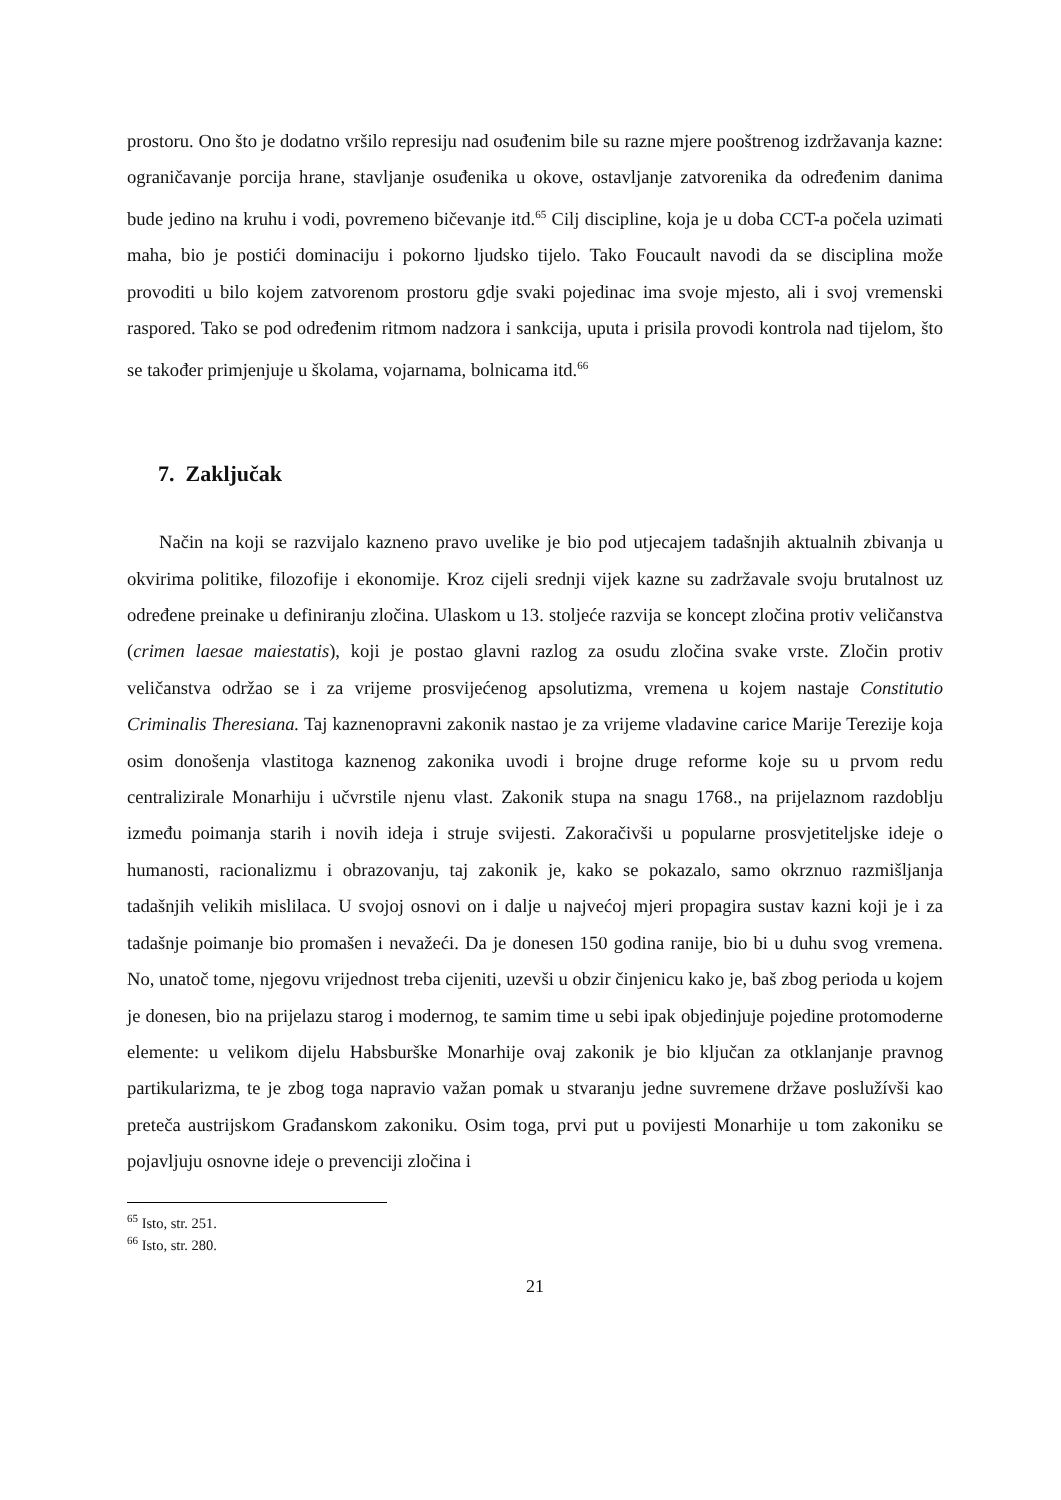prostoru. Ono što je dodatno vršilo represiju nad osuđenim bile su razne mjere pooštrenog izdržavanja kazne: ograničavanje porcija hrane, stavljanje osuđenika u okove, ostavljanje zatvorenika da određenim danima bude jedino na kruhu i vodi, povremeno bičevanje itd.<sup>65</sup> Cilj discipline, koja je u doba CCT-a počela uzimati maha, bio je postići dominaciju i pokorno ljudsko tijelo. Tako Foucault navodi da se disciplina može provoditi u bilo kojem zatvorenom prostoru gdje svaki pojedinac ima svoje mjesto, ali i svoj vremenski raspored. Tako se pod određenim ritmom nadzora i sankcija, uputa i prisila provodi kontrola nad tijelom, što se također primjenjuje u školama, vojarnama, bolnicama itd.<sup>66</sup>
7. Zaključak
Način na koji se razvijalo kazneno pravo uvelike je bio pod utjecajem tadašnjih aktualnih zbivanja u okvirima politike, filozofije i ekonomije. Kroz cijeli srednji vijek kazne su zadržavale svoju brutalnost uz određene preinake u definiranju zločina. Ulaskom u 13. stoljeće razvija se koncept zločina protiv veličanstva (crimen laesae maiestatis), koji je postao glavni razlog za osudu zločina svake vrste. Zločin protiv veličanstva održao se i za vrijeme prosvijećenog apsolutizma, vremena u kojem nastaje Constitutio Criminalis Theresiana. Taj kaznenopravni zakonik nastao je za vrijeme vladavine carice Marije Terezije koja osim donošenja vlastitoga kaznenog zakonika uvodi i brojne druge reforme koje su u prvom redu centralizirale Monarhiju i učvrstile njenu vlast. Zakonik stupa na snagu 1768., na prijelaznom razdoblju između poimanja starih i novih ideja i struje svijesti. Zakoračivši u popularne prosvjetiteljske ideje o humanosti, racionalizmu i obrazovanju, taj zakonik je, kako se pokazalo, samo okrznuo razmišljanja tadašnjih velikih mislilaca. U svojoj osnovi on i dalje u najvećoj mjeri propagira sustav kazni koji je i za tadašnje poimanje bio promašen i nevažeći. Da je donesen 150 godina ranije, bio bi u duhu svog vremena. No, unatoč tome, njegovu vrijednost treba cijeniti, uzevši u obzir činjenicu kako je, baš zbog perioda u kojem je donesen, bio na prijelazu starog i modernog, te samim time u sebi ipak objedinjuje pojedine protomoderne elemente: u velikom dijelu Habsburške Monarhije ovaj zakonik je bio ključan za otklanjanje pravnog partikularizma, te je zbog toga napravio važan pomak u stvaranju jedne suvremene države poslužívši kao preteča austrijskom Građanskom zakoniku. Osim toga, prvi put u povijesti Monarhije u tom zakoniku se pojavljuju osnovne ideje o prevenciji zločina i
<sup>65</sup> Isto, str. 251.
<sup>66</sup> Isto, str. 280.
21